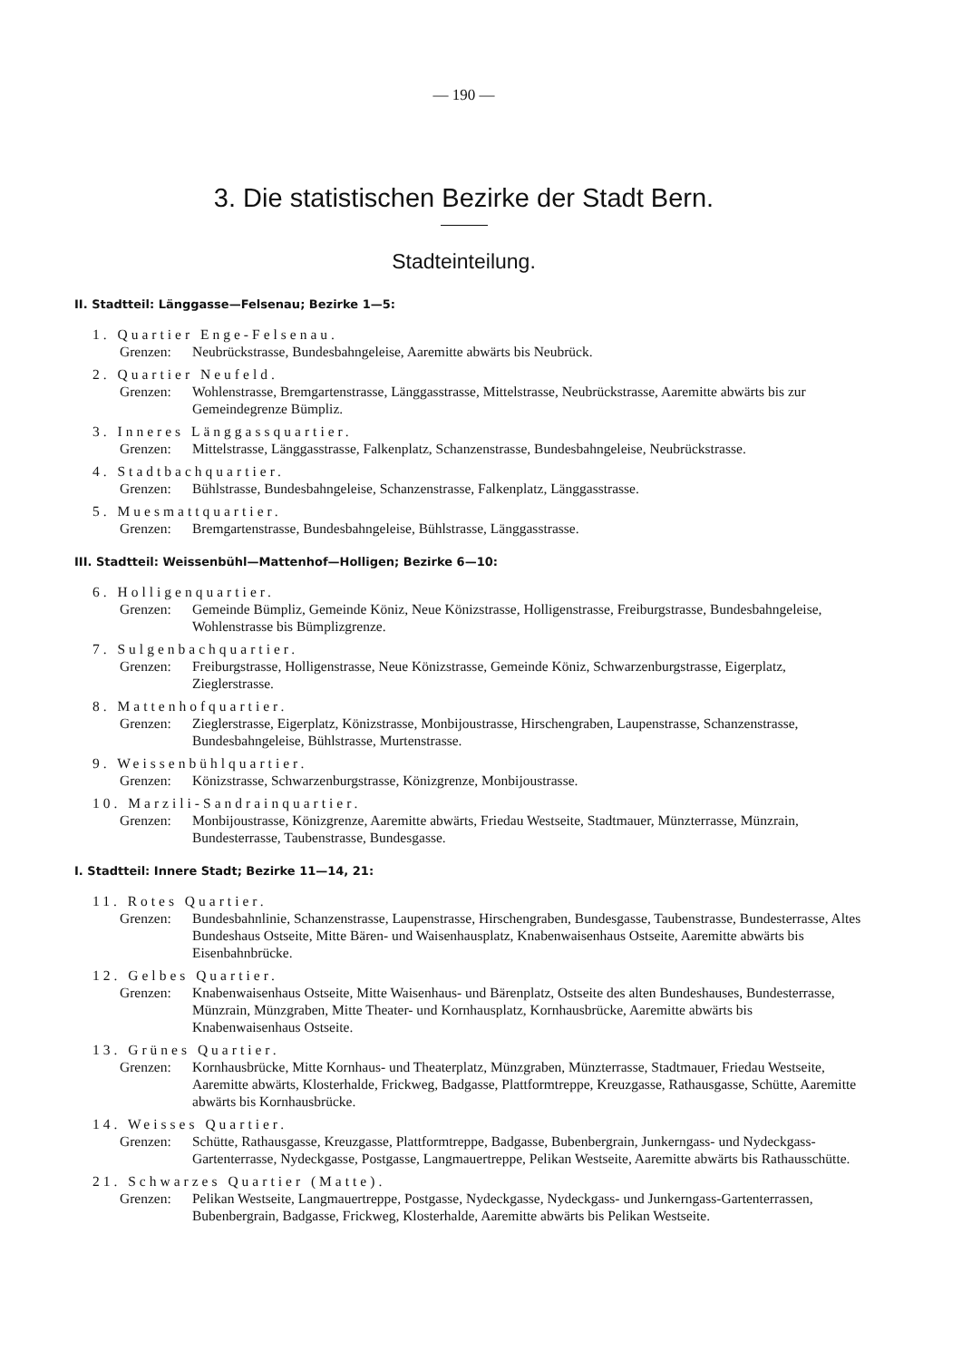— 190 —
3. Die statistischen Bezirke der Stadt Bern.
Stadteinteilung.
II. Stadtteil: Länggasse—Felsenau; Bezirke 1—5:
1. Quartier Enge-Felsenau.
Grenzen: Neubrückstrasse, Bundesbahngeleise, Aaremitte abwärts bis Neubrück.
2. Quartier Neufeld.
Grenzen: Wohlenstrasse, Bremgartenstrasse, Länggasstrasse, Mittelstrasse, Neubrückstrasse, Aaremitte abwärts bis zur Gemeindegrenze Bümpliz.
3. Inneres Länggassquartier.
Grenzen: Mittelstrasse, Länggasstrasse, Falkenplatz, Schanzenstrasse, Bundesbahngeleise, Neubrückstrasse.
4. Stadtbachquartier.
Grenzen: Bühlstrasse, Bundesbahngeleise, Schanzenstrasse, Falkenplatz, Länggasstrasse.
5. Muesmattquartier.
Grenzen: Bremgartenstrasse, Bundesbahngeleise, Bühlstrasse, Länggasstrasse.
III. Stadtteil: Weissenbühl—Mattenhof—Holligen; Bezirke 6—10:
6. Holligenquartier.
Grenzen: Gemeinde Bümpliz, Gemeinde Köniz, Neue Könizstrasse, Holligenstrasse, Freiburgstrasse, Bundesbahngeleise, Wohlenstrasse bis Bümplizgrenze.
7. Sulgenbachquartier.
Grenzen: Freiburgstrasse, Holligenstrasse, Neue Könizstrasse, Gemeinde Köniz, Schwarzenburgstrasse, Eigerplatz, Zieglerstrasse.
8. Mattenhofquartier.
Grenzen: Zieglerstrasse, Eigerplatz, Könizstrasse, Monbijoustrasse, Hirschengraben, Laupenstrasse, Schanzenstrasse, Bundesbahngeleise, Bühlstrasse, Murtenstrasse.
9. Weissenbühlquartier.
Grenzen: Könizstrasse, Schwarzenburgstrasse, Könizgrenze, Monbijoustrasse.
10. Marzili-Sandrainquartier.
Grenzen: Monbijoustrasse, Könizgrenze, Aaremitte abwärts, Friedau Westseite, Stadtmauer, Münzterrasse, Münzrain, Bundesterrasse, Taubenstrasse, Bundesgasse.
I. Stadtteil: Innere Stadt; Bezirke 11—14, 21:
11. Rotes Quartier.
Grenzen: Bundesbahnlinie, Schanzenstrasse, Laupenstrasse, Hirschengraben, Bundesgasse, Taubenstrasse, Bundesterrasse, Altes Bundeshaus Ostseite, Mitte Bären- und Waisenhausplatz, Knabenwaisenhaus Ostseite, Aaremitte abwärts bis Eisenbahnbrücke.
12. Gelbes Quartier.
Grenzen: Knabenwaisenhaus Ostseite, Mitte Waisenhaus- und Bärenplatz, Ostseite des alten Bundeshauses, Bundesterrasse, Münzrain, Münzgraben, Mitte Theater- und Kornhausplatz, Kornhausbrücke, Aaremitte abwärts bis Knabenwaisenhaus Ostseite.
13. Grünes Quartier.
Grenzen: Kornhausbrücke, Mitte Kornhaus- und Theaterplatz, Münzgraben, Münzterrasse, Stadtmauer, Friedau Westseite, Aaremitte abwärts, Klosterhalde, Frickweg, Badgasse, Plattformtreppe, Kreuzgasse, Rathausgasse, Schütte, Aaremitte abwärts bis Kornhausbrücke.
14. Weisses Quartier.
Grenzen: Schütte, Rathausgasse, Kreuzgasse, Plattformtreppe, Badgasse, Bubenbergrain, Junkerngass- und Nydeckgass-Gartenterrasse, Nydeckgasse, Postgasse, Langmauertreppe, Pelikan Westseite, Aaremitte abwärts bis Rathausschütte.
21. Schwarzes Quartier (Matte).
Grenzen: Pelikan Westseite, Langmauertreppe, Postgasse, Nydeckgasse, Nydeckgass- und Junkerngass-Gartenterrassen, Bubenbergrain, Badgasse, Frickweg, Klosterhalde, Aaremitte abwärts bis Pelikan Westseite.